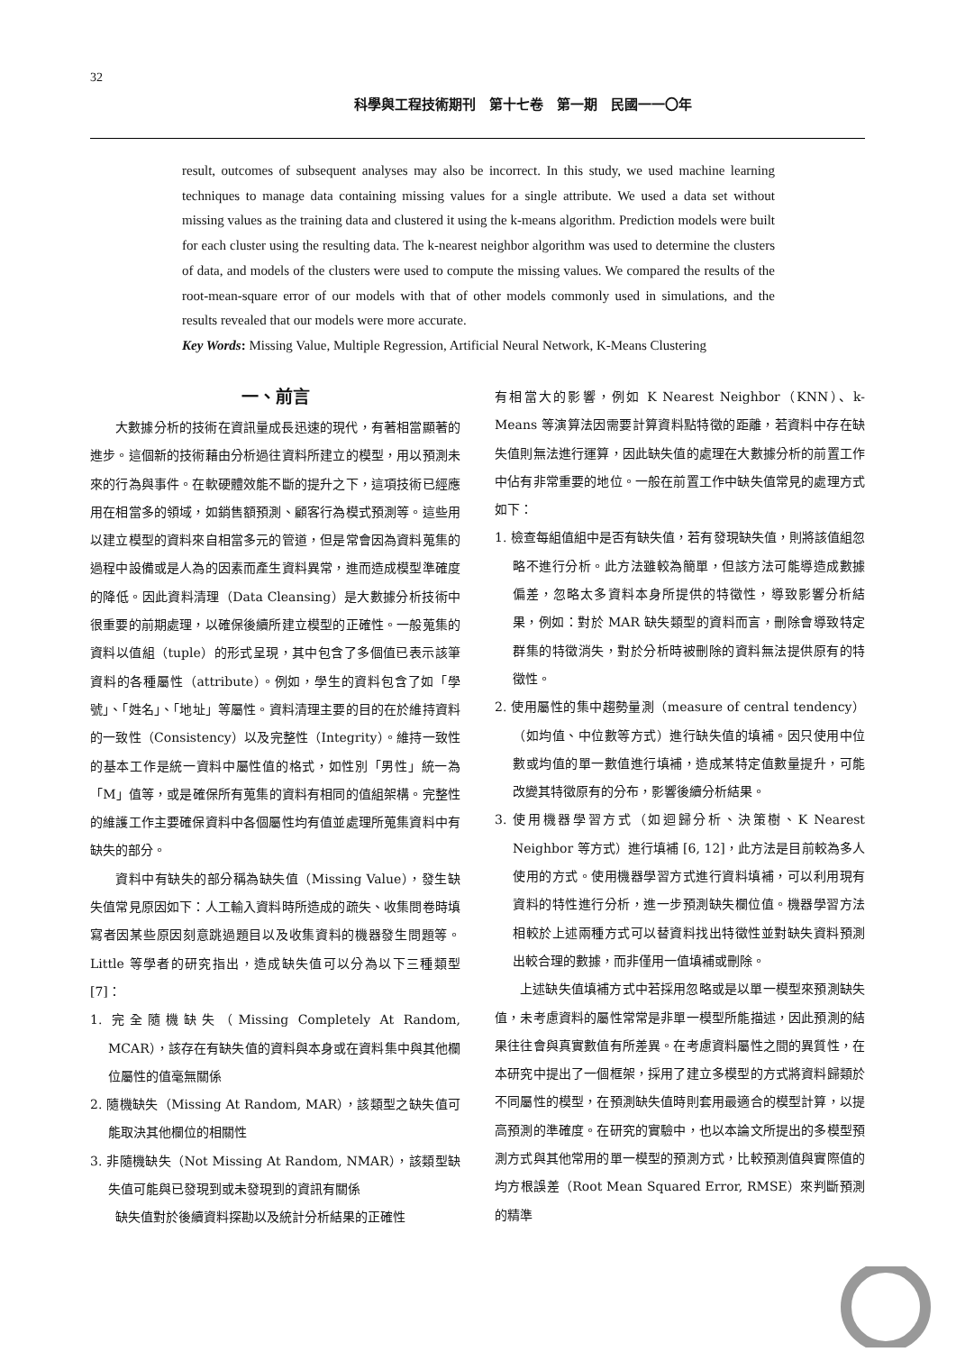32
科學與工程技術期刊　第十七卷　第一期　民國一一〇年
result, outcomes of subsequent analyses may also be incorrect. In this study, we used machine learning techniques to manage data containing missing values for a single attribute. We used a data set without missing values as the training data and clustered it using the k-means algorithm. Prediction models were built for each cluster using the resulting data. The k-nearest neighbor algorithm was used to determine the clusters of data, and models of the clusters were used to compute the missing values. We compared the results of the root-mean-square error of our models with that of other models commonly used in simulations, and the results revealed that our models were more accurate.
Key Words: Missing Value, Multiple Regression, Artificial Neural Network, K-Means Clustering
一、前言
大數據分析的技術在資訊量成長迅速的現代，有著相當顯著的進步。這個新的技術藉由分析過往資料所建立的模型，用以預測未來的行為與事件。在軟硬體效能不斷的提升之下，這項技術已經應用在相當多的領域，如銷售額預測、顧客行為模式預測等。這些用以建立模型的資料來自相當多元的管道，但是常會因為資料蒐集的過程中設備或是人為的因素而產生資料異常，進而造成模型準確度的降低。因此資料清理（Data Cleansing）是大數據分析技術中很重要的前期處理，以確保後續所建立模型的正確性。一般蒐集的資料以值組（tuple）的形式呈現，其中包含了多個值已表示該筆資料的各種屬性（attribute）。例如，學生的資料包含了如「學號」、「姓名」、「地址」等屬性。資料清理主要的目的在於維持資料的一致性（Consistency）以及完整性（Integrity）。維持一致性的基本工作是統一資料中屬性值的格式，如性別「男性」統一為「M」值等，或是確保所有蒐集的資料有相同的值組架構。完整性的維護工作主要確保資料中各個屬性均有值並處理所蒐集資料中有缺失的部分。
資料中有缺失的部分稱為缺失值（Missing Value），發生缺失值常見原因如下：人工輸入資料時所造成的疏失、收集問卷時填寫者因某些原因刻意跳過題目以及收集資料的機器發生問題等。Little 等學者的研究指出，造成缺失值可以分為以下三種類型 [7]：
1. 完全隨機缺失（Missing Completely At Random, MCAR），該存在有缺失值的資料與本身或在資料集中與其他欄位屬性的值毫無關係
2. 隨機缺失（Missing At Random, MAR），該類型之缺失值可能取決其他欄位的相關性
3. 非隨機缺失（Not Missing At Random, NMAR），該類型缺失值可能與已發現到或未發現到的資訊有關係
缺失值對於後續資料探勘以及統計分析結果的正確性
有相當大的影響，例如 K Nearest Neighbor（KNN）、k-Means 等演算法因需要計算資料點特徵的距離，若資料中存在缺失值則無法進行運算，因此缺失值的處理在大數據分析的前置工作中佔有非常重要的地位。一般在前置工作中缺失值常見的處理方式如下：
1. 檢查每組值組中是否有缺失值，若有發現缺失值，則將該值組忽略不進行分析。此方法雖較為簡單，但該方法可能導造成數據偏差，忽略太多資料本身所提供的特徵性，導致影響分析結果，例如：對於 MAR 缺失類型的資料而言，刪除會導致特定群集的特徵消失，對於分析時被刪除的資料無法提供原有的特徵性。
2. 使用屬性的集中趨勢量測（measure of central tendency）（如均值、中位數等方式）進行缺失值的填補。因只使用中位數或均值的單一數值進行填補，造成某特定值數量提升，可能改變其特徵原有的分布，影響後續分析結果。
3. 使用機器學習方式（如迴歸分析、決策樹、K Nearest Neighbor 等方式）進行填補 [6, 12]，此方法是目前較為多人使用的方式。使用機器學習方式進行資料填補，可以利用現有資料的特性進行分析，進一步預測缺失欄位值。機器學習方法相較於上述兩種方式可以替資料找出特徵性並對缺失資料預測出較合理的數據，而非僅用一值填補或刪除。
上述缺失值填補方式中若採用忽略或是以單一模型來預測缺失值，未考慮資料的屬性常常是非單一模型所能描述，因此預測的結果往往會與真實數值有所差異。在考慮資料屬性之間的異質性，在本研究中提出了一個框架，採用了建立多模型的方式將資料歸類於不同屬性的模型，在預測缺失值時則套用最適合的模型計算，以提高預測的準確度。在研究的實驗中，也以本論文所提出的多模型預測方式與其他常用的單一模型的預測方式，比較預測值與實際值的均方根誤差（Root Mean Squared Error, RMSE）來判斷預測的精準